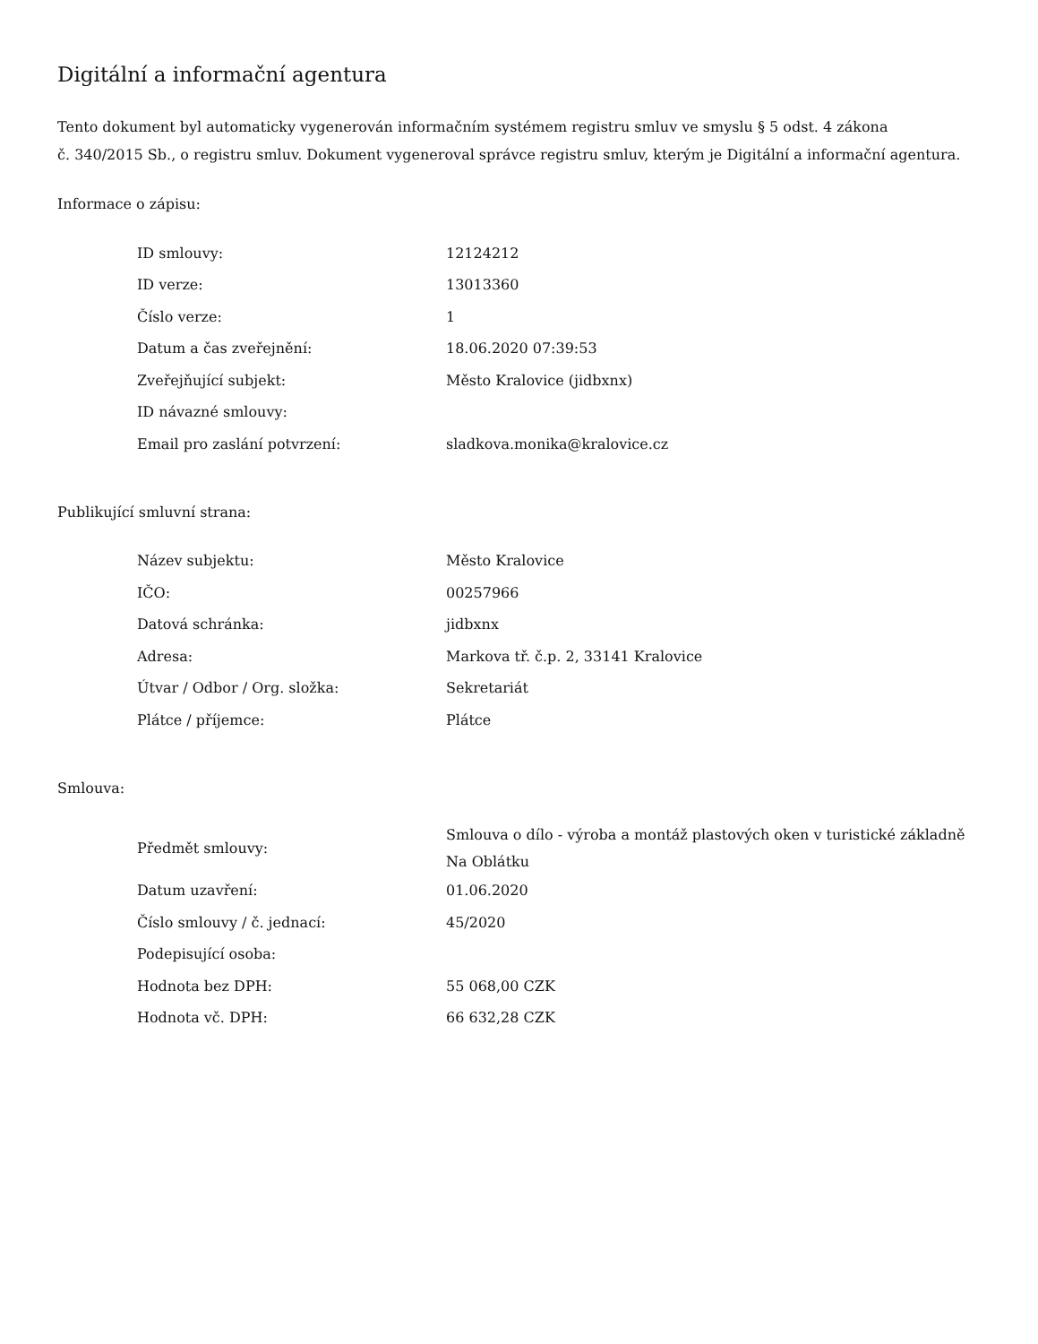Digitální a informační agentura
Tento dokument byl automaticky vygenerován informačním systémem registru smluv ve smyslu § 5 odst. 4 zákona
č. 340/2015 Sb., o registru smluv. Dokument vygeneroval správce registru smluv, kterým je Digitální a informační agentura.
Informace o zápisu:
| ID smlouvy: | 12124212 |
| ID verze: | 13013360 |
| Číslo verze: | 1 |
| Datum a čas zveřejnění: | 18.06.2020 07:39:53 |
| Zveřejňující subjekt: | Město Kralovice (jidbxnx) |
| ID návazné smlouvy: | |
| Email pro zaslání potvrzení: | sladkova.monika@kralovice.cz |
Publikující smluvní strana:
| Název subjektu: | Město Kralovice |
| IČO: | 00257966 |
| Datová schránka: | jidbxnx |
| Adresa: | Markova tř. č.p. 2, 33141 Kralovice |
| Útvar / Odbor / Org. složka: | Sekretariát |
| Plátce / příjemce: | Plátce |
Smlouva:
| Předmět smlouvy: | Smlouva o dílo - výroba a montáž plastových oken v turistické základně Na Oblátku |
| Datum uzavření: | 01.06.2020 |
| Číslo smlouvy / č. jednací: | 45/2020 |
| Podepisující osoba: | |
| Hodnota bez DPH: | 55 068,00 CZK |
| Hodnota vč. DPH: | 66 632,28 CZK |